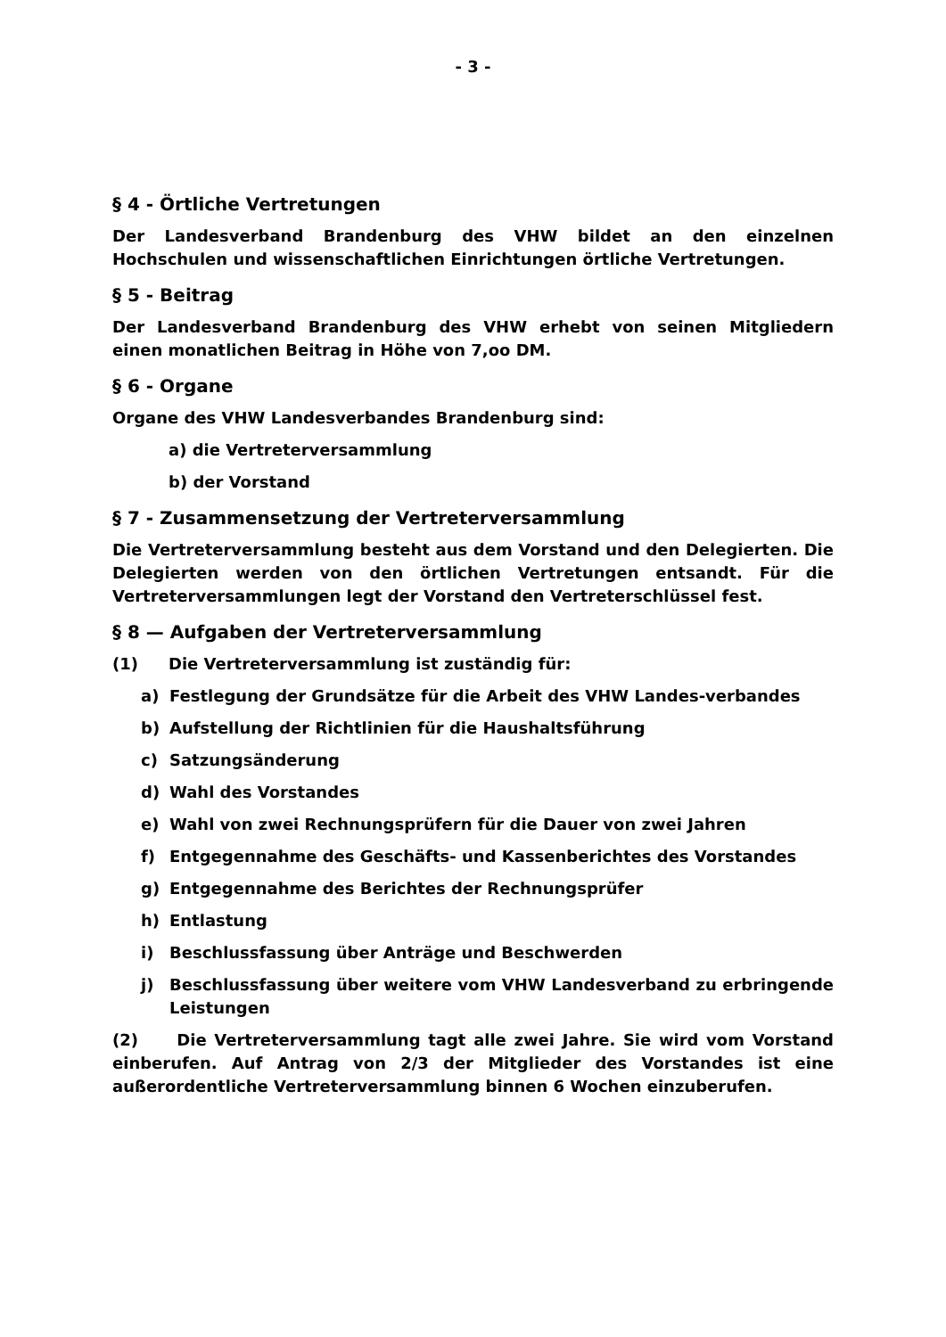- 3 -
§ 4 - Örtliche Vertretungen
Der Landesverband Brandenburg des VHW bildet an den einzelnen Hochschulen und wissenschaftlichen Einrichtungen örtliche Vertretungen.
§ 5 - Beitrag
Der Landesverband Brandenburg des VHW erhebt von seinen Mitgliedern einen monatlichen Beitrag in Höhe von 7,oo DM.
§ 6 - Organe
Organe des VHW Landesverbandes Brandenburg sind:
a) die Vertreterversammlung
b) der Vorstand
§ 7 - Zusammensetzung der Vertreterversammlung
Die Vertreterversammlung besteht aus dem Vorstand und den Delegierten. Die Delegierten werden von den örtlichen Vertretungen entsandt. Für die Vertreterversammlungen legt der Vorstand den Vertreterschlüssel fest.
§ 8 — Aufgaben der Vertreterversammlung
(1) Die Vertreterversammlung ist zuständig für:
a) Festlegung der Grundsätze für die Arbeit des VHW Landes-verbandes
b) Aufstellung der Richtlinien für die Haushaltsführung
c) Satzungsänderung
d) Wahl des Vorstandes
e) Wahl von zwei Rechnungsprüfern für die Dauer von zwei Jahren
f) Entgegennahme des Geschäfts- und Kassenberichtes des Vorstandes
g) Entgegennahme des Berichtes der Rechnungsprüfer
h) Entlastung
i) Beschlussfassung über Anträge und Beschwerden
j) Beschlussfassung über weitere vom VHW Landesverband zu erbringende Leistungen
(2) Die Vertreterversammlung tagt alle zwei Jahre. Sie wird vom Vorstand einberufen. Auf Antrag von 2/3 der Mitglieder des Vorstandes ist eine außerordentliche Vertreterversammlung binnen 6 Wochen einzuberufen.